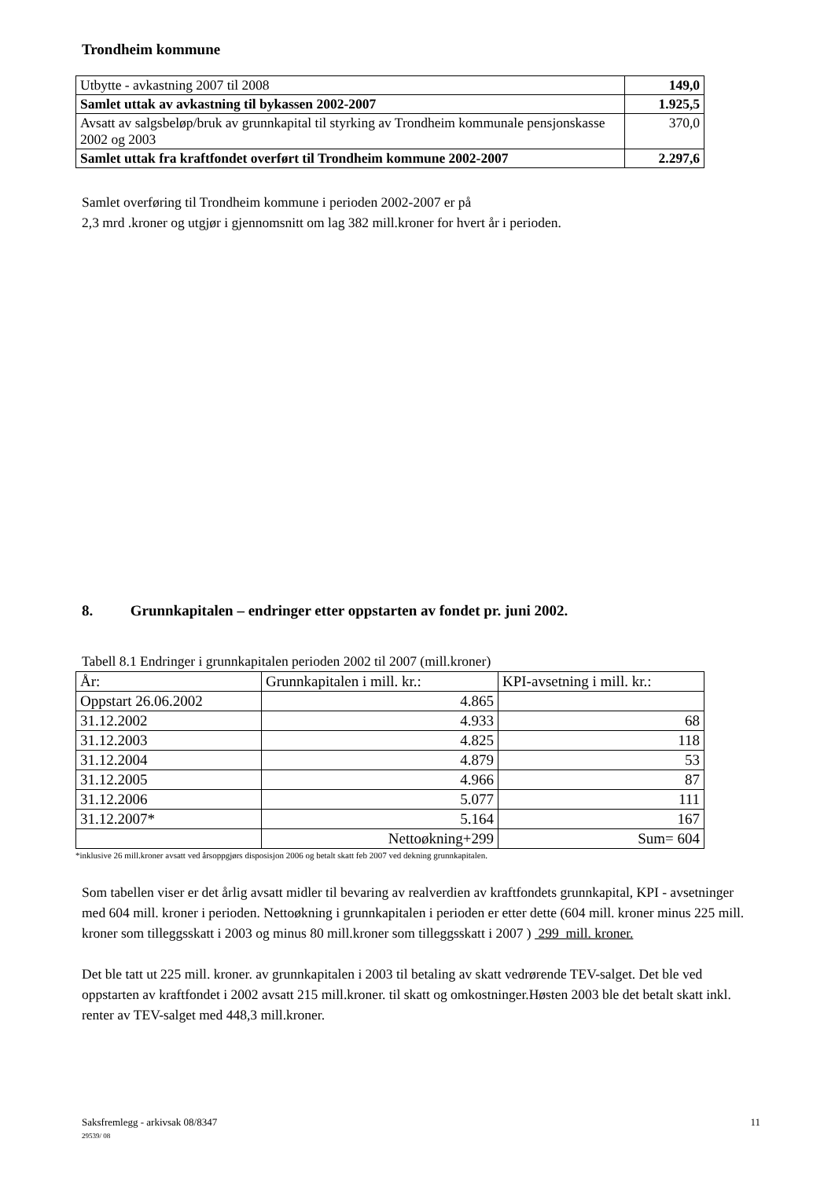Trondheim kommune
| Utbytte - avkastning 2007 til 2008 | 149,0 |
| Samlet uttak av avkastning til bykassen 2002-2007 | 1.925,5 |
| Avsatt av salgsbeløp/bruk av grunnkapital til styrking av Trondheim kommunale pensjonskasse 2002 og 2003 | 370,0 |
| Samlet uttak fra kraftfondet overført til Trondheim kommune 2002-2007 | 2.297,6 |
Samlet overføring til Trondheim kommune i perioden 2002-2007 er på
2,3 mrd .kroner og utgjør i gjennomsnitt om lag 382 mill.kroner for hvert år i perioden.
8. Grunnkapitalen – endringer etter oppstarten av fondet pr. juni 2002.
Tabell 8.1 Endringer i grunnkapitalen perioden 2002 til 2007 (mill.kroner)
| År: | Grunnkapitalen i mill. kr.: | KPI-avsetning i mill. kr.: |
| --- | --- | --- |
| Oppstart 26.06.2002 | 4.865 | |
| 31.12.2002 | 4.933 | 68 |
| 31.12.2003 | 4.825 | 118 |
| 31.12.2004 | 4.879 | 53 |
| 31.12.2005 | 4.966 | 87 |
| 31.12.2006 | 5.077 | 111 |
| 31.12.2007* | 5.164 | 167 |
| | Nettoøkning+299 | Sum= 604 |
*inklusive 26 mill.kroner avsatt ved årsoppgjørs disposisjon 2006 og betalt skatt feb 2007 ved dekning grunnkapitalen.
Som tabellen viser er det årlig avsatt midler til bevaring av realverdien av kraftfondets grunnkapital, KPI - avsetninger med 604 mill. kroner i perioden. Nettoøkning i grunnkapitalen i perioden er etter dette (604 mill. kroner minus 225 mill. kroner som tilleggsskatt i 2003 og minus 80 mill.kroner som tilleggsskatt i 2007 ) 299 mill. kroner.
Det ble tatt ut 225 mill. kroner. av grunnkapitalen i 2003 til betaling av skatt vedrørende TEV-salget. Det ble ved oppstarten av kraftfondet i 2002 avsatt 215 mill.kroner. til skatt og omkostninger.Høsten 2003 ble det betalt skatt inkl. renter av TEV-salget med 448,3 mill.kroner.
Saksfremlegg - arkivsak 08/8347
29539/ 08
11